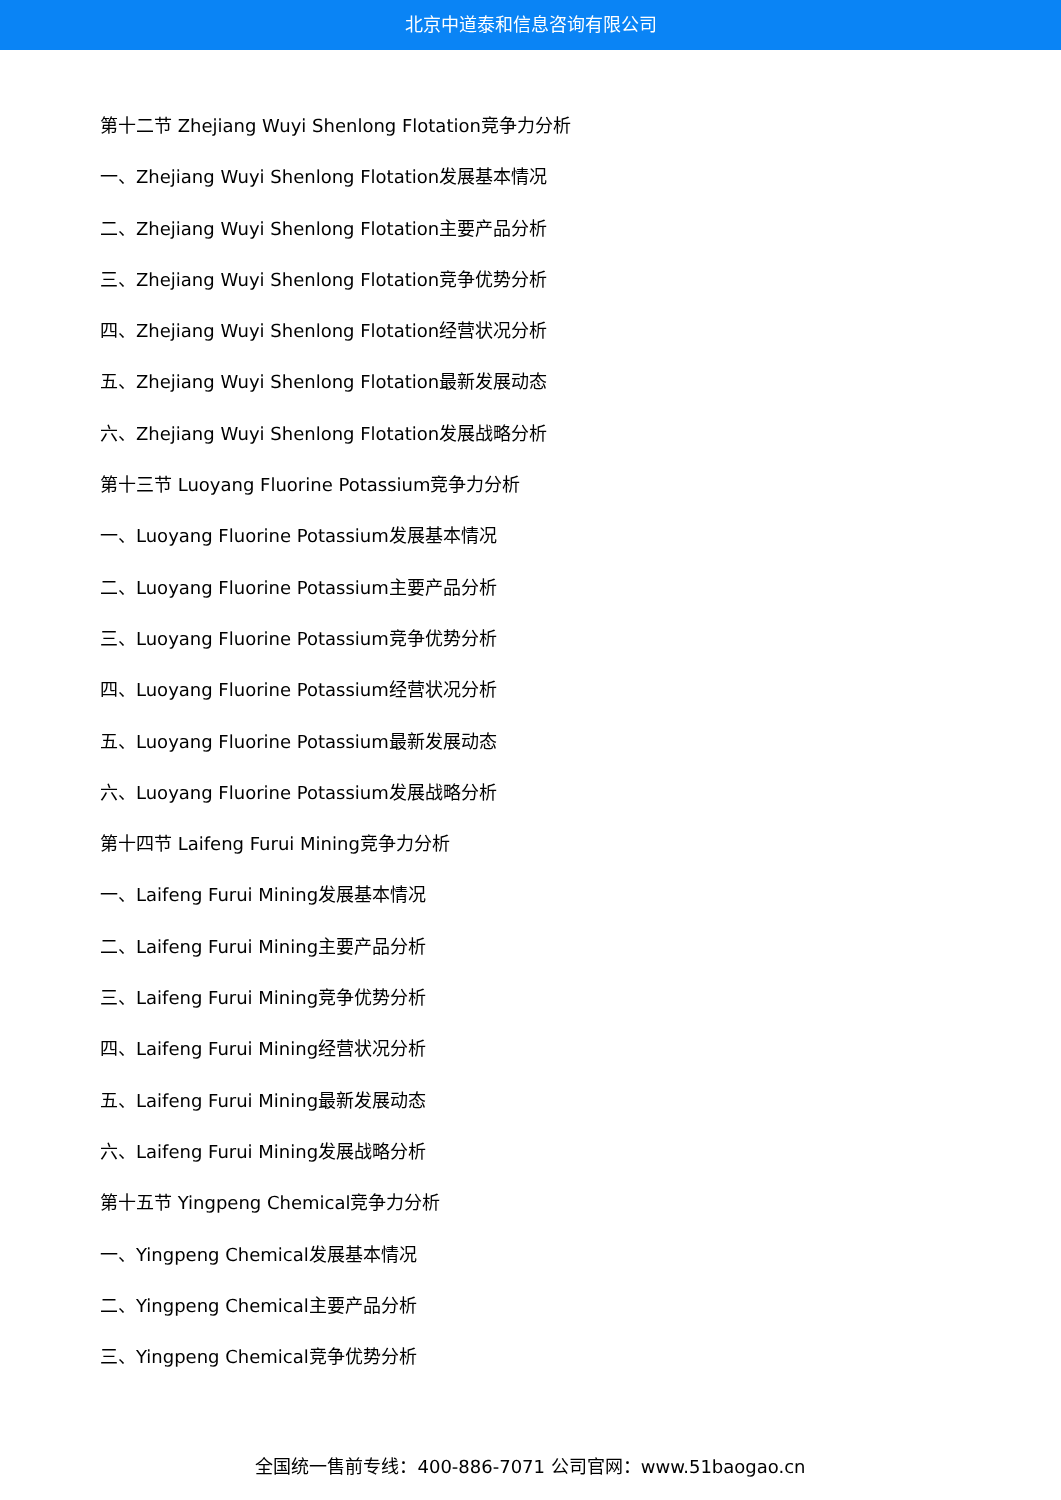北京中道泰和信息咨询有限公司
第十二节 Zhejiang Wuyi Shenlong Flotation竞争力分析
一、Zhejiang Wuyi Shenlong Flotation发展基本情况
二、Zhejiang Wuyi Shenlong Flotation主要产品分析
三、Zhejiang Wuyi Shenlong Flotation竞争优势分析
四、Zhejiang Wuyi Shenlong Flotation经营状况分析
五、Zhejiang Wuyi Shenlong Flotation最新发展动态
六、Zhejiang Wuyi Shenlong Flotation发展战略分析
第十三节 Luoyang Fluorine Potassium竞争力分析
一、Luoyang Fluorine Potassium发展基本情况
二、Luoyang Fluorine Potassium主要产品分析
三、Luoyang Fluorine Potassium竞争优势分析
四、Luoyang Fluorine Potassium经营状况分析
五、Luoyang Fluorine Potassium最新发展动态
六、Luoyang Fluorine Potassium发展战略分析
第十四节 Laifeng Furui Mining竞争力分析
一、Laifeng Furui Mining发展基本情况
二、Laifeng Furui Mining主要产品分析
三、Laifeng Furui Mining竞争优势分析
四、Laifeng Furui Mining经营状况分析
五、Laifeng Furui Mining最新发展动态
六、Laifeng Furui Mining发展战略分析
第十五节 Yingpeng Chemical竞争力分析
一、Yingpeng Chemical发展基本情况
二、Yingpeng Chemical主要产品分析
三、Yingpeng Chemical竞争优势分析
全国统一售前专线：400-886-7071 公司官网：www.51baogao.cn